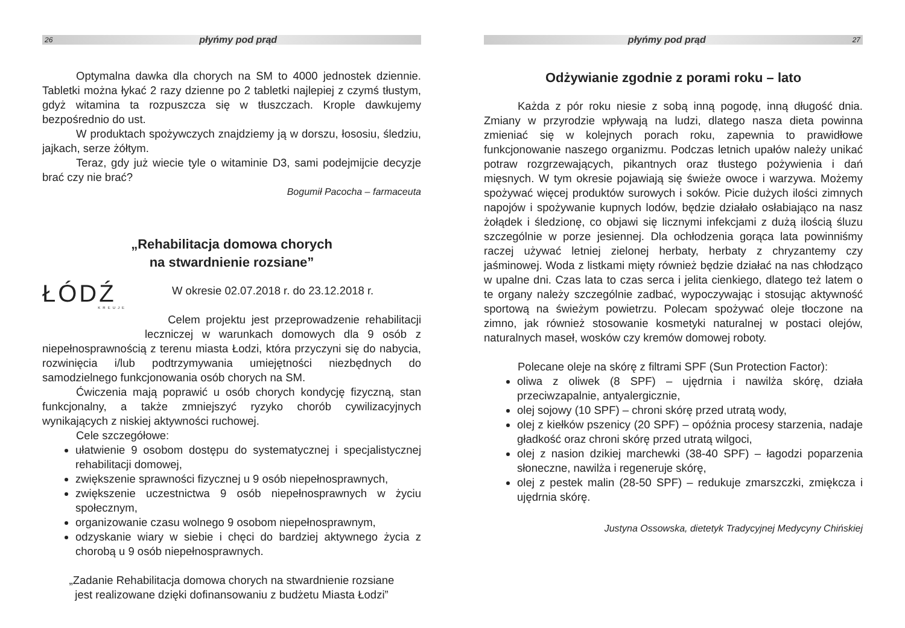26
płyńmy pod prąd
Optymalna dawka dla chorych na SM to 4000 jednostek dziennie. Tabletki można łykać 2 razy dzienne po 2 tabletki najlepiej z czymś tłustym, gdyż witamina ta rozpuszcza się w tłuszczach. Krople dawkujemy bezpośrednio do ust.
W produktach spożywczych znajdziemy ją w dorszu, łososiu, śledziu, jajkach, serze żółtym.
Teraz, gdy już wiecie tyle o witaminie D3, sami podejmijcie decyzje brać czy nie brać?
Bogumił Pacocha – farmaceuta
„Rehabilitacja domowa chorych
na stwardnienie rozsiane”
ŁÓDŹ
KREUJE
W okresie 02.07.2018 r. do 23.12.2018 r.
Celem projektu jest przeprowadzenie rehabilitacji leczniczej w warunkach domowych dla 9 osób z niepełnosprawnością z terenu miasta Łodzi, która przyczyni się do nabycia, rozwinięcia i/lub podtrzymywania umiejętności niezbędnych do samodzielnego funkcjonowania osób chorych na SM.
Ćwiczenia mają poprawić u osób chorych kondycję fizyczną, stan funkcjonalny, a także zmniejszyć ryzyko chorób cywilizacyjnych wynikających z niskiej aktywności ruchowej.
Cele szczegółowe:
ułatwienie 9 osobom dostępu do systematycznej i specjalistycznej rehabilitacji domowej,
zwiększenie sprawności fizycznej u 9 osób niepełnosprawnych,
zwiększenie uczestnictwa 9 osób niepełnosprawnych w życiu społecznym,
organizowanie czasu wolnego 9 osobom niepełnosprawnym,
odzyskanie wiary w siebie i chęci do bardziej aktywnego życia z chorobą u 9 osób niepełnosprawnych.
„Zadanie Rehabilitacja domowa chorych na stwardnienie rozsiane
jest realizowane dzięki dofinansowaniu z budżetu Miasta Łodzi”
płyńmy pod prąd
27
Odżywianie zgodnie z porami roku – lato
Każda z pór roku niesie z sobą inną pogodę, inną długość dnia. Zmiany w przyrodzie wpływają na ludzi, dlatego nasza dieta powinna zmieniać się w kolejnych porach roku, zapewnia to prawidłowe funkcjonowanie naszego organizmu. Podczas letnich upałów należy unikać potraw rozgrzewających, pikantnych oraz tłustego pożywienia i dań mięsnych. W tym okresie pojawiają się świeże owoce i warzywa. Możemy spożywać więcej produktów surowych i soków. Picie dużych ilości zimnych napojów i spożywanie kupnych lodów, będzie działało osłabiająco na nasz żołądek i śledzionę, co objawi się licznymi infekcjami z dużą ilością śluzu szczególnie w porze jesiennej. Dla ochłodzenia gorąca lata powinniśmy raczej używać letniej zielonej herbaty, herbaty z chryzantemy czy jaśminowej. Woda z listkami mięty również będzie działać na nas chłodząco w upalne dni. Czas lata to czas serca i jelita cienkiego, dlatego też latem o te organy należy szczególnie zadbać, wypoczywając i stosując aktywność sportową na świeżym powietrzu. Polecam spożywać oleje tłoczone na zimno, jak również stosowanie kosmetyki naturalnej w postaci olejów, naturalnych maseł, wosków czy kremów domowej roboty.
Polecane oleje na skórę z filtrami SPF (Sun Protection Factor):
oliwa z oliwek (8 SPF) – ujędrnia i nawilża skórę, działa przeciwzapalnie, antyalergicznie,
olej sojowy (10 SPF) – chroni skórę przed utratą wody,
olej z kiełków pszenicy (20 SPF) – opóźnia procesy starzenia, nadaje gładkość oraz chroni skórę przed utratą wilgoci,
olej z nasion dzikiej marchewki (38-40 SPF) – łagodzi poparzenia słoneczne, nawilża i regeneruje skórę,
olej z pestek malin (28-50 SPF) – redukuje zmarszczki, zmiękcza i ujędrnia skórę.
Justyna Ossowska, dietetyk Tradycyjnej Medycyny Chińskiej